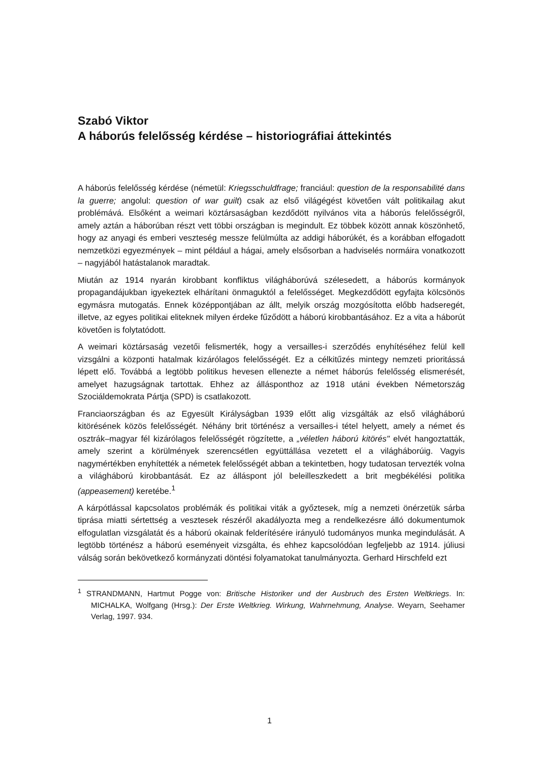Szabó Viktor
A háborús felelősség kérdése – historiográfiai áttekintés
A háborús felelősség kérdése (németül: Kriegsschuldfrage; franciául: question de la responsabilité dans la guerre; angolul: question of war guilt) csak az első világégést követően vált politikailag akut problémává. Elsőként a weimari köztársaságban kezdődött nyilvános vita a háborús felelősségről, amely aztán a háborúban részt vett többi országban is megindult. Ez többek között annak köszönhető, hogy az anyagi és emberi veszteség messze felülmúlta az addigi háborúkét, és a korábban elfogadott nemzetközi egyezmények – mint például a hágai, amely elsősorban a hadviselés normáira vonatkozott – nagyjából hatástalanok maradtak.
Miután az 1914 nyarán kirobbant konfliktus világháborúvá szélesedett, a háborús kormányok propagandájukban igyekeztek elhárítani önmaguktól a felelősséget. Megkezdődött egyfajta kölcsönös egymásra mutogatás. Ennek középpontjában az állt, melyik ország mozgósította előbb hadseregét, illetve, az egyes politikai eliteknek milyen érdeke fűződött a háború kirobbantásához. Ez a vita a háborút követően is folytatódott.
A weimari köztársaság vezetői felismerték, hogy a versailles-i szerződés enyhítéséhez felül kell vizsgálni a központi hatalmak kizárólagos felelősségét. Ez a célkitűzés mintegy nemzeti prioritássá lépett elő. Továbbá a legtöbb politikus hevesen ellenezte a német háborús felelősség elismerését, amelyet hazugságnak tartottak. Ehhez az állásponthoz az 1918 utáni években Németország Szociáldemokrata Pártja (SPD) is csatlakozott.
Franciaországban és az Egyesült Királyságban 1939 előtt alig vizsgálták az első világháború kitörésének közös felelősségét. Néhány brit történész a versailles-i tétel helyett, amely a német és osztrák–magyar fél kizárólagos felelősségét rögzítette, a „véletlen háború kitörés" elvét hangoztatták, amely szerint a körülmények szerencsétlen együttállása vezetett el a világháborúig. Vagyis nagymértékben enyhítették a németek felelősségét abban a tekintetben, hogy tudatosan tervezték volna a világháború kirobbantását. Ez az álláspont jól beleilleszkedett a brit megbékélési politika (appeasement) keretébe.<sup>1</sup>
A kárpótlással kapcsolatos problémák és politikai viták a győztesek, míg a nemzeti önérzetük sárba tiprása miatti sértettség a vesztesek részéről akadályozta meg a rendelkezésre álló dokumentumok elfogulatlan vizsgálatát és a háború okainak felderítésére irányuló tudományos munka megindulását. A legtöbb történész a háború eseményeit vizsgálta, és ehhez kapcsolódóan legfeljebb az 1914. júliusi válság során bekövetkező kormányzati döntési folyamatokat tanulmányozta. Gerhard Hirschfeld ezt
<sup>1</sup> STRANDMANN, Hartmut Pogge von: Britische Historiker und der Ausbruch des Ersten Weltkriegs. In: MICHALKA, Wolfgang (Hrsg.): Der Erste Weltkrieg. Wirkung, Wahrnehmung, Analyse. Weyarn, Seehamer Verlag, 1997. 934.
1